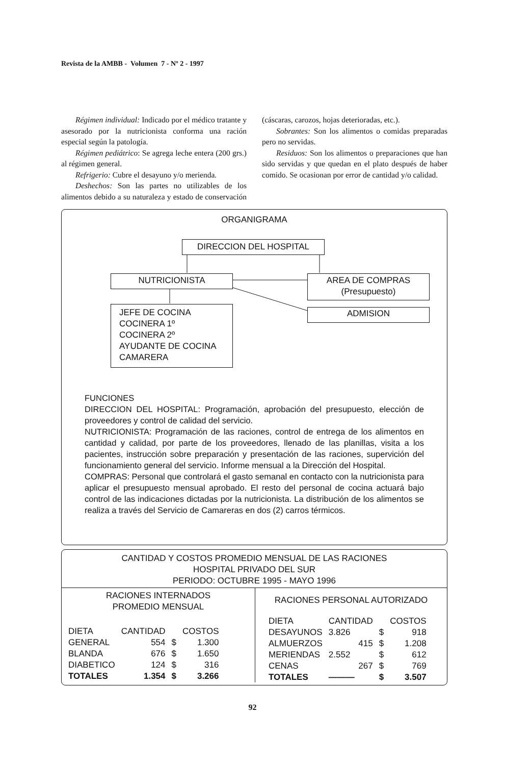Revista de la AMBB - Volumen 7 - Nº 2 - 1997
Régimen individual: Indicado por el médico tratante y asesorado por la nutricionista conforma una ración especial según la patología.
Régimen pediátrico: Se agrega leche entera (200 grs.) al régimen general.
Refrigerio: Cubre el desayuno y/o merienda.
Deshechos: Son las partes no utilizables de los alimentos debido a su naturaleza y estado de conservación (cáscaras, carozos, hojas deterioradas, etc.).
Sobrantes: Son los alimentos o comidas preparadas pero no servidas.
Residuos: Son los alimentos o preparaciones que han sido servidas y que quedan en el plato después de haber comido. Se ocasionan por error de cantidad y/o calidad.
ORGANIGRAMA
DIRECCION DEL HOSPITAL
NUTRICIONISTA
AREA DE COMPRAS
(Presupuesto)
JEFE DE COCINA
COCINERA 1º
COCINERA 2º
AYUDANTE DE COCINA
CAMARERA
ADMISION
FUNCIONES
DIRECCION DEL HOSPITAL: Programación, aprobación del presupuesto, elección de proveedores y control de calidad del servicio.
NUTRICIONISTA: Programación de las raciones, control de entrega de los alimentos en cantidad y calidad, por parte de los proveedores, llenado de las planillas, visita a los pacientes, instrucción sobre preparación y presentación de las raciones, supervición del funcionamiento general del servicio. Informe mensual a la Dirección del Hospital.
COMPRAS: Personal que controlará el gasto semanal en contacto con la nutricionista para aplicar el presupuesto mensual aprobado. El resto del personal de cocina actuará bajo control de las indicaciones dictadas por la nutricionista. La distribución de los alimentos se realiza a través del Servicio de Camareras en dos (2) carros térmicos.
CANTIDAD Y COSTOS PROMEDIO MENSUAL DE LAS RACIONES
HOSPITAL PRIVADO DEL SUR
PERIODO: OCTUBRE 1995 - MAYO 1996
RACIONES INTERNADOS
PROMEDIO MENSUAL
| DIETA | CANTIDAD | | COSTOS |
| GENERAL | 554 | $ | 1.300 |
| BLANDA | 676 | $ | 1.650 |
| DIABETICO | 124 | $ | 316 |
| TOTALES | 1.354 | $ | 3.266 |
RACIONES PERSONAL AUTORIZADO
| DIETA | CANTIDAD | | COSTOS |
| DESAYUNOS | 3.826 | $ | 918 |
| ALMUERZOS | 415 | $ | 1.208 |
| MERIENDAS | 2.552 | $ | 612 |
| CENAS | 267 | $ | 769 |
| TOTALES | ——— | $ | 3.507 |
92